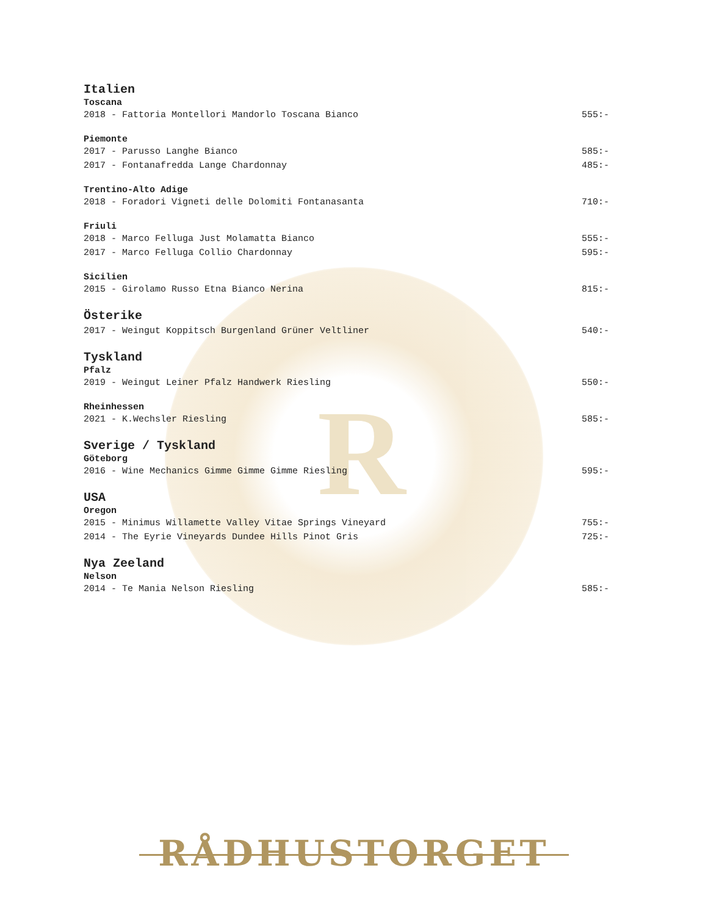R
Italien
Toscana
2018 - Fattoria Montellori Mandorlo Toscana Bianco 555:-
Piemonte
2017 - Parusso Langhe Bianco 585:-
2017 - Fontanafredda Lange Chardonnay 485:-
Trentino-Alto Adige
2018 - Foradori Vigneti delle Dolomiti Fontanasanta 710:-
Friuli
2018 - Marco Felluga Just Molamatta Bianco 555:-
2017 - Marco Felluga Collio Chardonnay 595:-
Sicilien
2015 - Girolamo Russo Etna Bianco Nerina 815:-
Österike
2017 - Weingut Koppitsch Burgenland Grüner Veltliner 540:-
Tyskland
Pfalz
2019 - Weingut Leiner Pfalz Handwerk Riesling 550:-
Rheinhessen
2021 - K.Wechsler Riesling 585:-
Sverige / Tyskland
Göteborg
2016 - Wine Mechanics Gimme Gimme Gimme Riesling 595:-
USA
Oregon
2015 - Minimus Willamette Valley Vitae Springs Vineyard 755:-
2014 - The Eyrie Vineyards Dundee Hills Pinot Gris 725:-
Nya Zeeland
Nelson
2014 - Te Mania Nelson Riesling 585:-
RÅDHUSTORGET